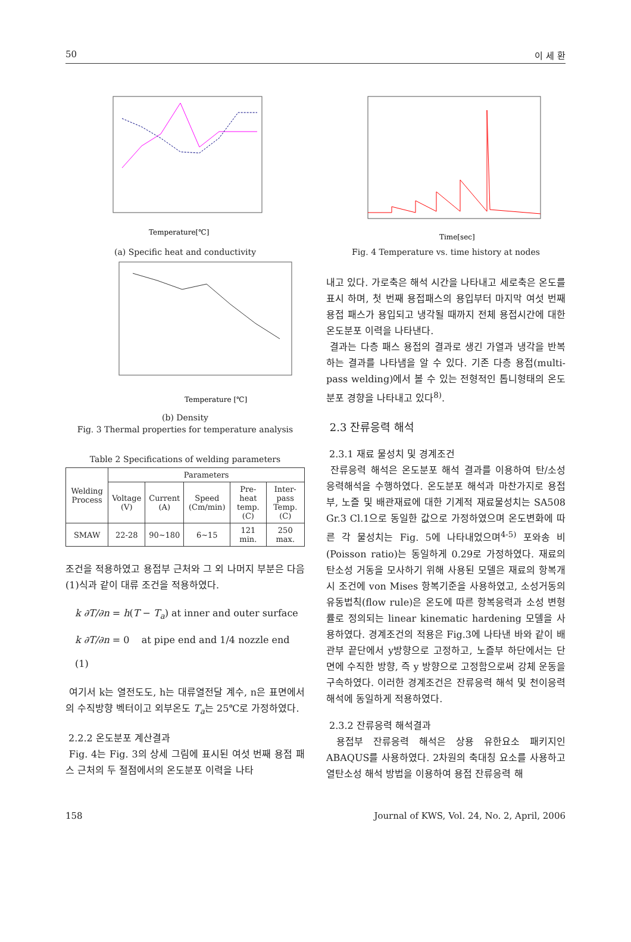50 이 세 환
Temperature[℃]
(a) Specific heat and conductivity
Temperature [℃]
(b) Density
Fig. 3 Thermal properties for temperature analysis
Table 2 Specifications of welding parameters
| Welding Process | Parameters | | | | |
| --- | --- | --- | --- | --- | --- |
| | Voltage (V) | Current (A) | Speed (Cm/min) | Pre-heat temp. (C) | Inter-pass Temp. (C) |
| SMAW | 22-28 | 90~180 | 6~15 | 121 min. | 250 max. |
조건을 적용하였고 용접부 근처와 그 외 나머지 부분은 다음 (1)식과 같이 대류 조건을 적용하였다.
k ∂T/∂n = h(T − T<sub>a</sub>) at inner and outer surface
k ∂T/∂n = 0 at pipe end and 1/4 nozzle end (1)
여기서 k는 열전도도, h는 대류열전달 계수, n은 표면에서의 수직방향 벡터이고 외부온도 T<sub>a</sub>는 25℃로 가정하였다.
2.2.2 온도분포 계산결과
Fig. 4는 Fig. 3의 상세 그림에 표시된 여섯 번째 용접 패스 근처의 두 절점에서의 온도분포 이력을 나타
Time[sec]
Fig. 4 Temperature vs. time history at nodes
내고 있다. 가로축은 해석 시간을 나타내고 세로축은 온도를 표시 하며, 첫 번째 용접패스의 용입부터 마지막 여섯 번째 용접 패스가 용입되고 냉각될 때까지 전체 용접시간에 대한 온도분포 이력을 나타낸다.
결과는 다층 패스 용접의 결과로 생긴 가열과 냉각을 반복하는 결과를 나타냄을 알 수 있다. 기존 다층 용접(multi-pass welding)에서 볼 수 있는 전형적인 톱니형태의 온도분포 경향을 나타내고 있다<sup>8)</sup>.
2.3 잔류응력 해석
2.3.1 재료 물성치 및 경계조건
잔류응력 해석은 온도분포 해석 결과를 이용하여 탄/소성 응력해석을 수행하였다. 온도분포 해석과 마찬가지로 용접부, 노즐 및 배관재료에 대한 기계적 재료물성치는 SA508 Gr.3 Cl.1으로 동일한 값으로 가정하였으며 온도변화에 따른 각 물성치는 Fig. 5에 나타내었으며<sup>4-5)</sup> 포와송 비(Poisson ratio)는 동일하게 0.29로 가정하였다. 재료의 탄소성 거동을 모사하기 위해 사용된 모델은 재료의 항복개시 조건에 von Mises 항복기준을 사용하였고, 소성거동의 유동법칙(flow rule)은 온도에 따른 항복응력과 소성 변형률로 정의되는 linear kinematic hardening 모델을 사용하였다. 경계조건의 적용은 Fig.3에 나타낸 바와 같이 배관부 끝단에서 y방향으로 고정하고, 노즐부 하단에서는 단면에 수직한 방향, 즉 y 방향으로 고정함으로써 강체 운동을 구속하였다. 이러한 경계조건은 잔류응력 해석 및 천이응력해석에 동일하게 적용하였다.
2.3.2 잔류응력 해석결과
용접부 잔류응력 해석은 상용 유한요소 패키지인 ABAQUS를 사용하였다. 2차원의 축대칭 요소를 사용하고 열탄소성 해석 방법을 이용하여 용접 잔류응력 해
158 Journal of KWS, Vol. 24, No. 2, April, 2006